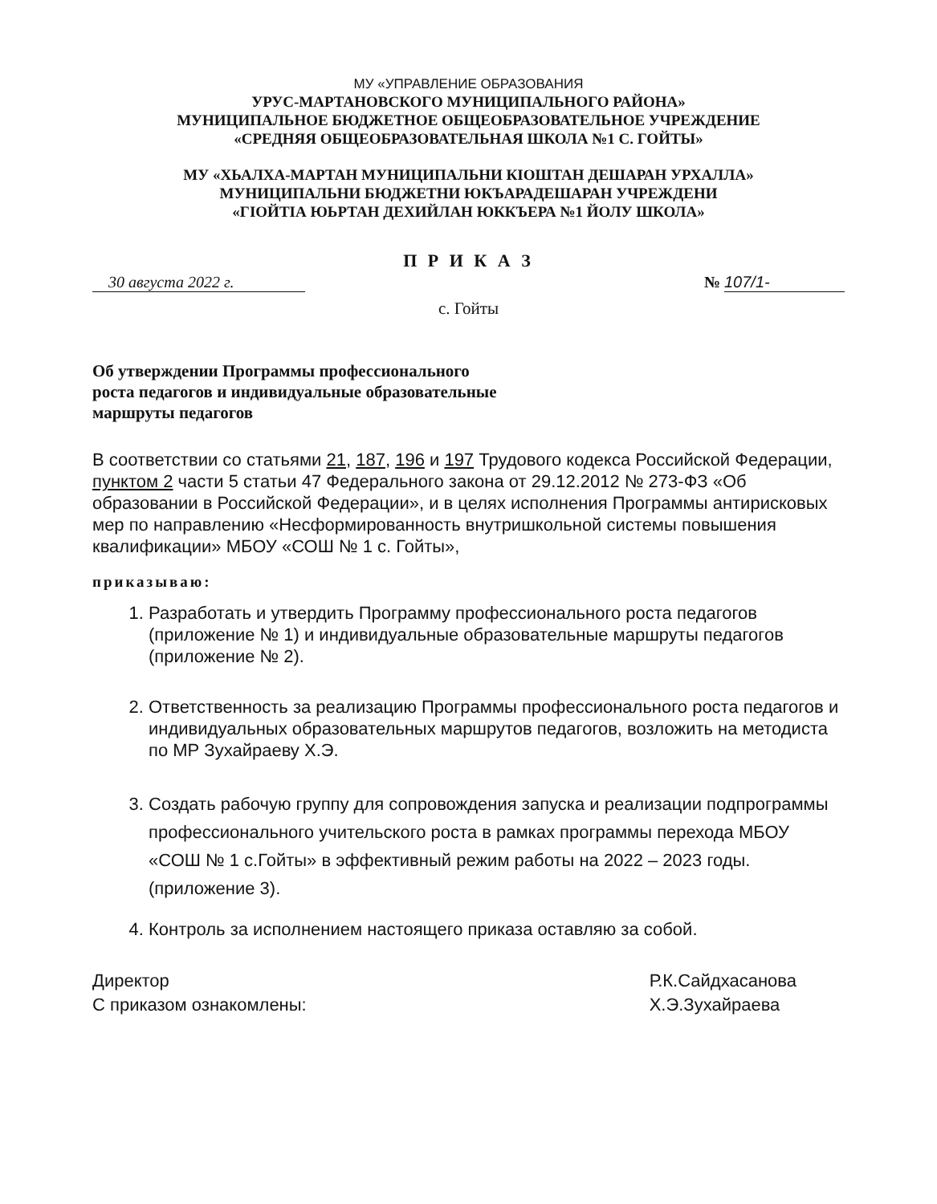МУ «УПРАВЛЕНИЕ ОБРАЗОВАНИЯ
УРУС-МАРТАНОВСКОГО МУНИЦИПАЛЬНОГО РАЙОНА»
МУНИЦИПАЛЬНОЕ БЮДЖЕТНОЕ ОБЩЕОБРАЗОВАТЕЛЬНОЕ УЧРЕЖДЕНИЕ
«СРЕДНЯЯ ОБЩЕОБРАЗОВАТЕЛЬНАЯ ШКОЛА №1 С. ГОЙТЫ»
МУ «ХЬАЛХА-МАРТАН МУНИЦИПАЛЬНИ КIОШТАН ДЕШАРАН УРХАЛЛА»
МУНИЦИПАЛЬНИ БЮДЖЕТНИ ЮКЪАРАДЕШАРАН УЧРЕЖДЕНИ
«ГIОЙТIА ЮЬРТАН ДЕХИЙЛАН ЮККЪЕРА №1 ЙОЛУ ШКОЛА»
П Р И К А З
30 августа 2022 г.
№ 107/1-
с. Гойты
Об утверждении Программы профессионального
роста педагогов и индивидуальные образовательные
маршруты педагогов
В соответствии со статьями 21, 187, 196 и 197 Трудового кодекса Российской Федерации, пунктом 2 части 5 статьи 47 Федерального закона от 29.12.2012 № 273-ФЗ «Об образовании в Российской Федерации», и в целях исполнения Программы антирисковых мер по направлению «Несформированность внутришкольной системы повышения квалификации» МБОУ «СОШ № 1 с. Гойты»,
приказываю:
1. Разработать и утвердить Программу профессионального роста педагогов (приложение № 1) и индивидуальные образовательные маршруты педагогов (приложение № 2).
2. Ответственность за реализацию Программы профессионального роста педагогов и индивидуальных образовательных маршрутов педагогов, возложить на методиста по МР Зухайраеву Х.Э.
3. Создать рабочую группу для сопровождения запуска и реализации подпрограммы профессионального учительского роста в рамках программы перехода МБОУ «СОШ № 1 с.Гойты» в эффективный режим работы на 2022 – 2023 годы. (приложение 3).
4. Контроль за исполнением настоящего приказа оставляю за собой.
Директор
С приказом ознакомлены:
Р.К.Сайдхасанова
Х.Э.Зухайраева